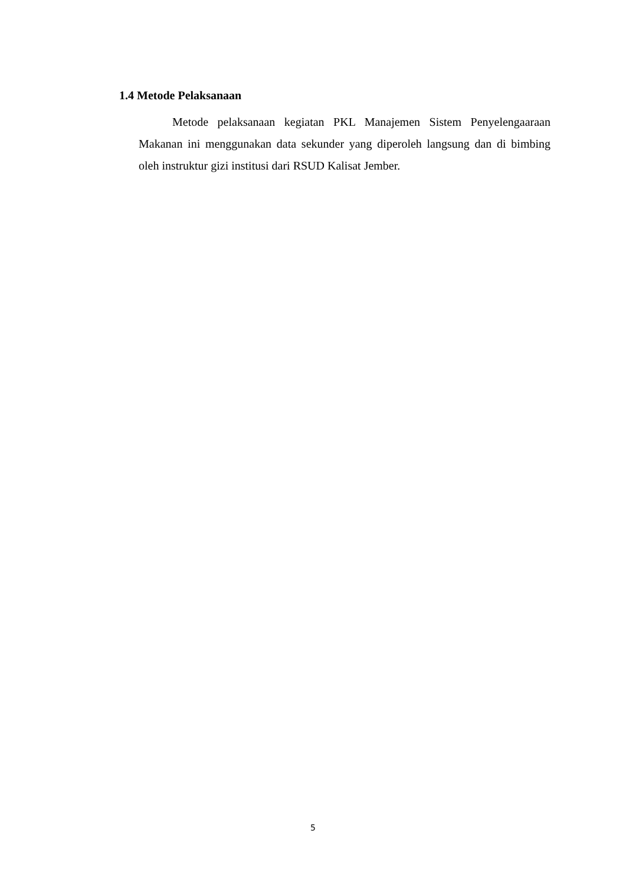1.4 Metode Pelaksanaan
Metode pelaksanaan kegiatan PKL Manajemen Sistem Penyelengaaraan Makanan ini menggunakan data sekunder yang diperoleh langsung dan di bimbing oleh instruktur gizi institusi dari RSUD Kalisat Jember.
5